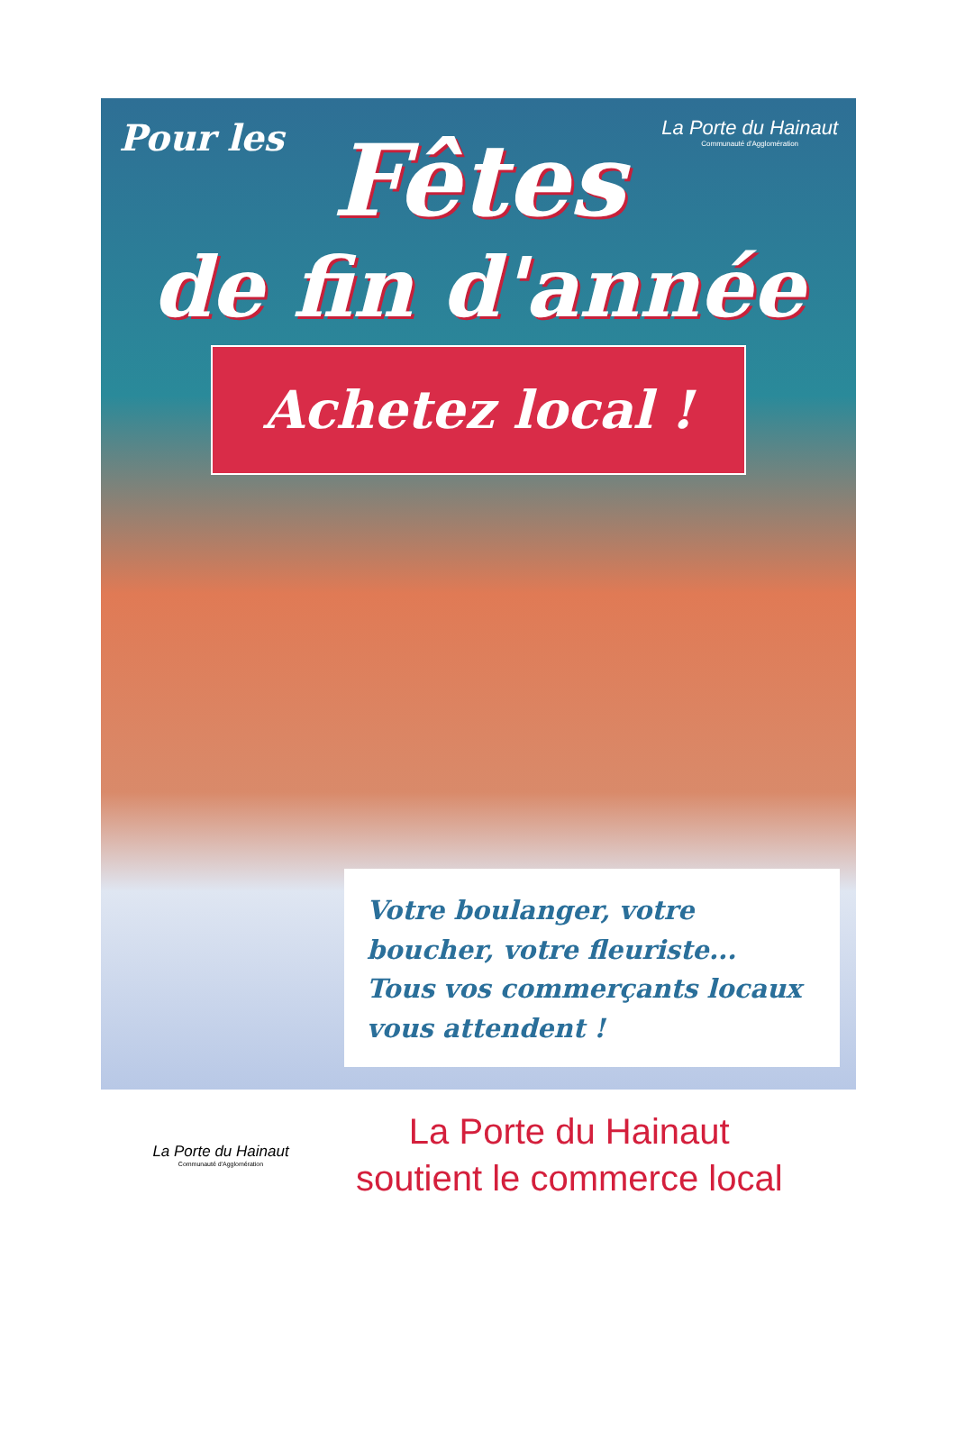Pour les
La Porte du Hainaut
Communauté d'Agglomération
Fêtes
de fin d'année
Achetez local !
Votre boulanger, votre boucher, votre fleuriste...
Tous vos commerçants locaux vous attendent !
La Porte du Hainaut
Communauté d'Agglomération
La Porte du Hainaut
soutient le commerce local